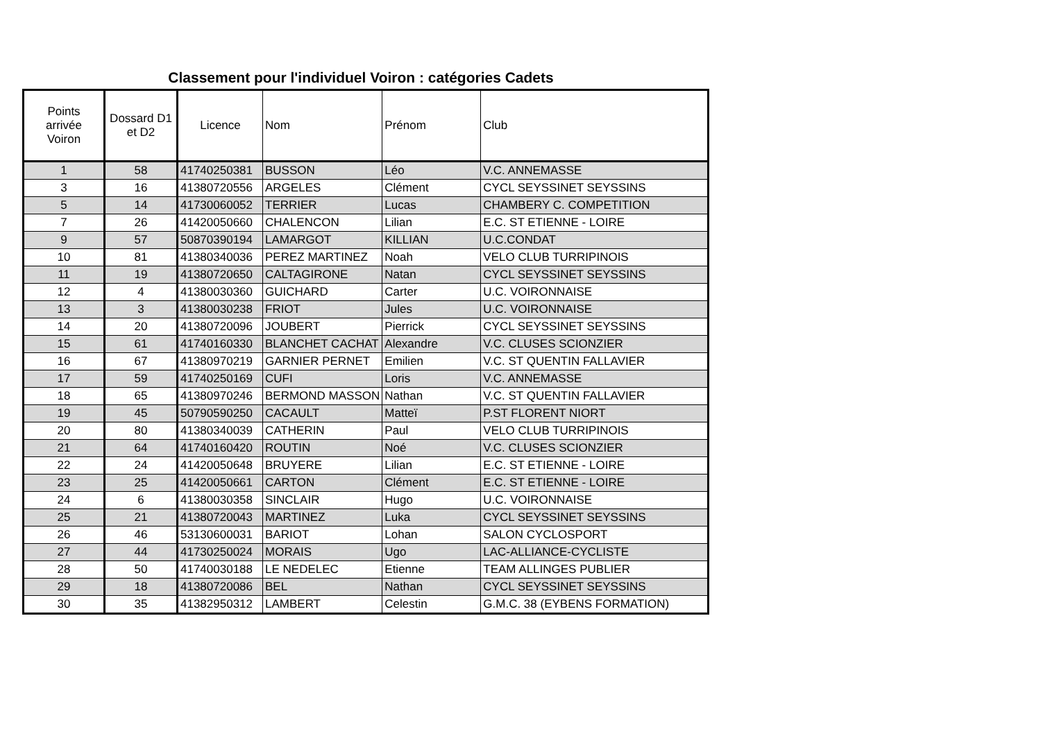Classement pour l'individuel Voiron : catégories Cadets
| Points arrivée Voiron | Dossard D1 et D2 | Licence | Nom | Prénom | Club |
| --- | --- | --- | --- | --- | --- |
| 1 | 58 | 41740250381 | BUSSON | Léo | V.C. ANNEMASSE |
| 3 | 16 | 41380720556 | ARGELES | Clément | CYCL SEYSSINET SEYSSINS |
| 5 | 14 | 41730060052 | TERRIER | Lucas | CHAMBERY C. COMPETITION |
| 7 | 26 | 41420050660 | CHALENCON | Lilian | E.C. ST ETIENNE - LOIRE |
| 9 | 57 | 50870390194 | LAMARGOT | KILLIAN | U.C.CONDAT |
| 10 | 81 | 41380340036 | PEREZ MARTINEZ | Noah | VELO CLUB TURRIPINOIS |
| 11 | 19 | 41380720650 | CALTAGIRONE | Natan | CYCL SEYSSINET SEYSSINS |
| 12 | 4 | 41380030360 | GUICHARD | Carter | U.C. VOIRONNAISE |
| 13 | 3 | 41380030238 | FRIOT | Jules | U.C. VOIRONNAISE |
| 14 | 20 | 41380720096 | JOUBERT | Pierrick | CYCL SEYSSINET SEYSSINS |
| 15 | 61 | 41740160330 | BLANCHET CACHAT | Alexandre | V.C. CLUSES SCIONZIER |
| 16 | 67 | 41380970219 | GARNIER PERNET | Emilien | V.C. ST QUENTIN FALLAVIER |
| 17 | 59 | 41740250169 | CUFI | Loris | V.C. ANNEMASSE |
| 18 | 65 | 41380970246 | BERMOND MASSON | Nathan | V.C. ST QUENTIN FALLAVIER |
| 19 | 45 | 50790590250 | CACAULT | Matteï | P.ST FLORENT NIORT |
| 20 | 80 | 41380340039 | CATHERIN | Paul | VELO CLUB TURRIPINOIS |
| 21 | 64 | 41740160420 | ROUTIN | Noé | V.C. CLUSES SCIONZIER |
| 22 | 24 | 41420050648 | BRUYERE | Lilian | E.C. ST ETIENNE - LOIRE |
| 23 | 25 | 41420050661 | CARTON | Clément | E.C. ST ETIENNE - LOIRE |
| 24 | 6 | 41380030358 | SINCLAIR | Hugo | U.C. VOIRONNAISE |
| 25 | 21 | 41380720043 | MARTINEZ | Luka | CYCL SEYSSINET SEYSSINS |
| 26 | 46 | 53130600031 | BARIOT | Lohan | SALON CYCLOSPORT |
| 27 | 44 | 41730250024 | MORAIS | Ugo | LAC-ALLIANCE-CYCLISTE |
| 28 | 50 | 41740030188 | LE NEDELEC | Etienne | TEAM ALLINGES PUBLIER |
| 29 | 18 | 41380720086 | BEL | Nathan | CYCL SEYSSINET SEYSSINS |
| 30 | 35 | 41382950312 | LAMBERT | Celestin | G.M.C. 38 (EYBENS FORMATION) |